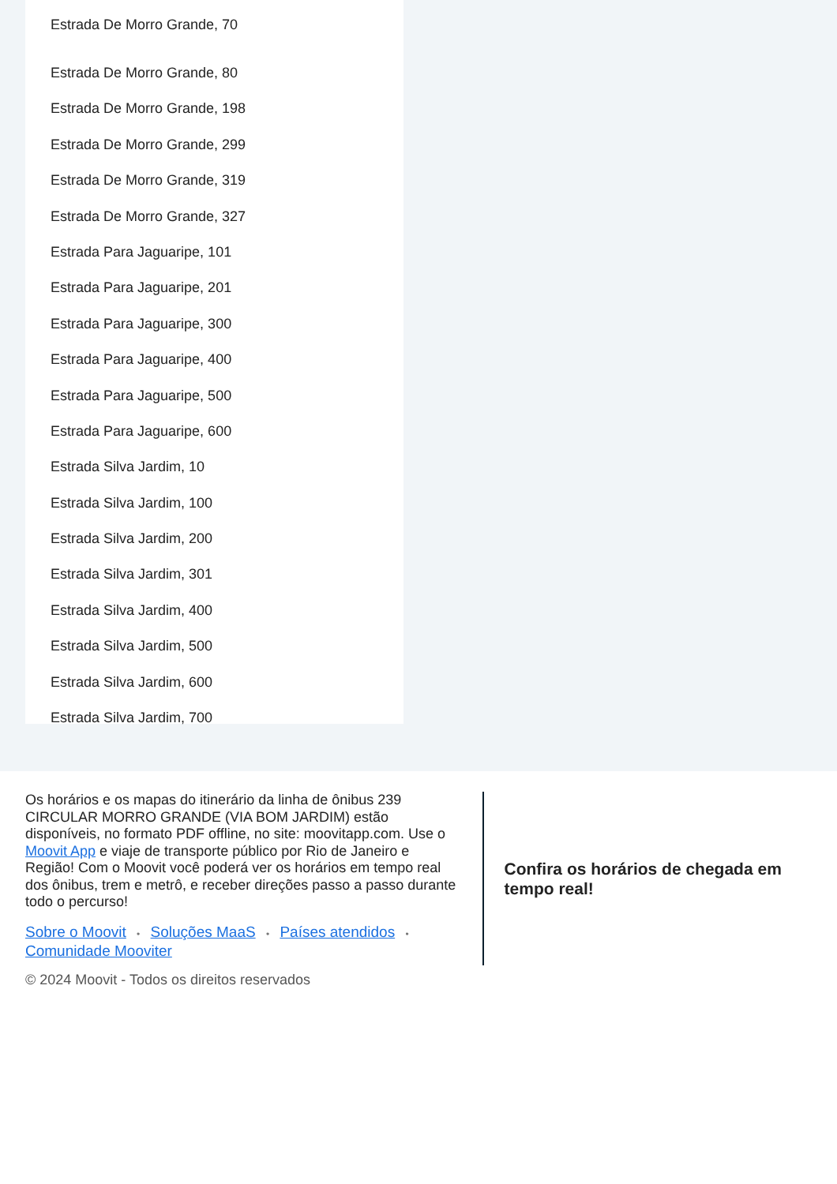Estrada De Morro Grande, 70
Estrada De Morro Grande, 80
Estrada De Morro Grande, 198
Estrada De Morro Grande, 299
Estrada De Morro Grande, 319
Estrada De Morro Grande, 327
Estrada Para Jaguaripe, 101
Estrada Para Jaguaripe, 201
Estrada Para Jaguaripe, 300
Estrada Para Jaguaripe, 400
Estrada Para Jaguaripe, 500
Estrada Para Jaguaripe, 600
Estrada Silva Jardim, 10
Estrada Silva Jardim, 100
Estrada Silva Jardim, 200
Estrada Silva Jardim, 301
Estrada Silva Jardim, 400
Estrada Silva Jardim, 500
Estrada Silva Jardim, 600
Estrada Silva Jardim, 700
Os horários e os mapas do itinerário da linha de ônibus 239 CIRCULAR MORRO GRANDE (VIA BOM JARDIM) estão disponíveis, no formato PDF offline, no site: moovitapp.com. Use o Moovit App e viaje de transporte público por Rio de Janeiro e Região! Com o Moovit você poderá ver os horários em tempo real dos ônibus, trem e metrô, e receber direções passo a passo durante todo o percurso!
Sobre o Moovit • Soluções MaaS • Países atendidos •
Comunidade Mooviter
© 2024 Moovit - Todos os direitos reservados
Confira os horários de chegada em tempo real!